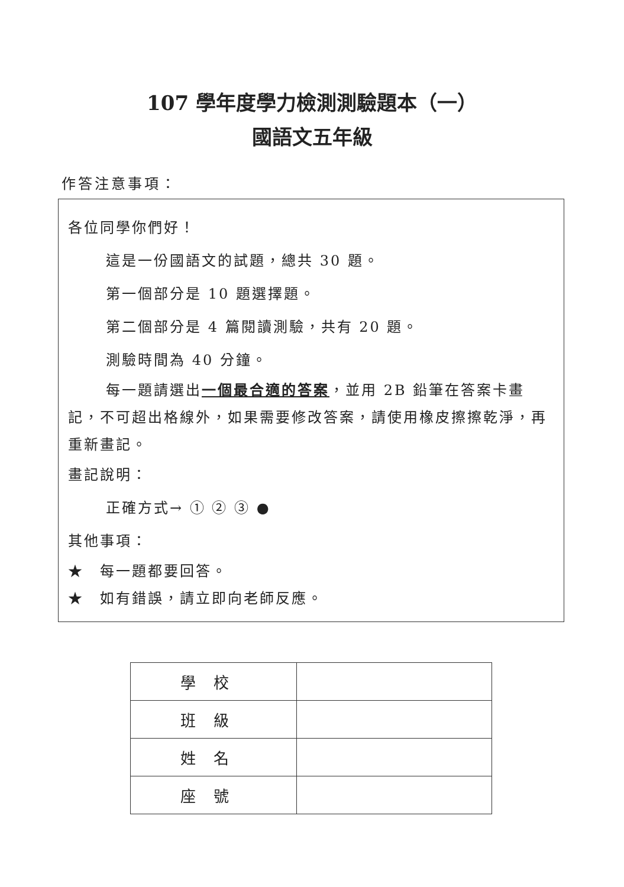107 學年度學力檢測測驗題本（一）
國語文五年級
作答注意事項：
各位同學你們好！
這是一份國語文的試題，總共 30 題。
第一個部分是 10 題選擇題。
第二個部分是 4 篇閱讀測驗，共有 20 題。
測驗時間為 40 分鐘。
每一題請選出一個最合適的答案，並用 2B 鉛筆在答案卡畫記，不可超出格線外，如果需要修改答案，請使用橡皮擦擦乾淨，再重新畫記。
畫記說明：
正確方式→ ① ② ③ ●
其他事項：
★　每一題都要回答。
★　如有錯誤，請立即向老師反應。
| 學校 | |
| 班級 | |
| 姓名 | |
| 座號 | |